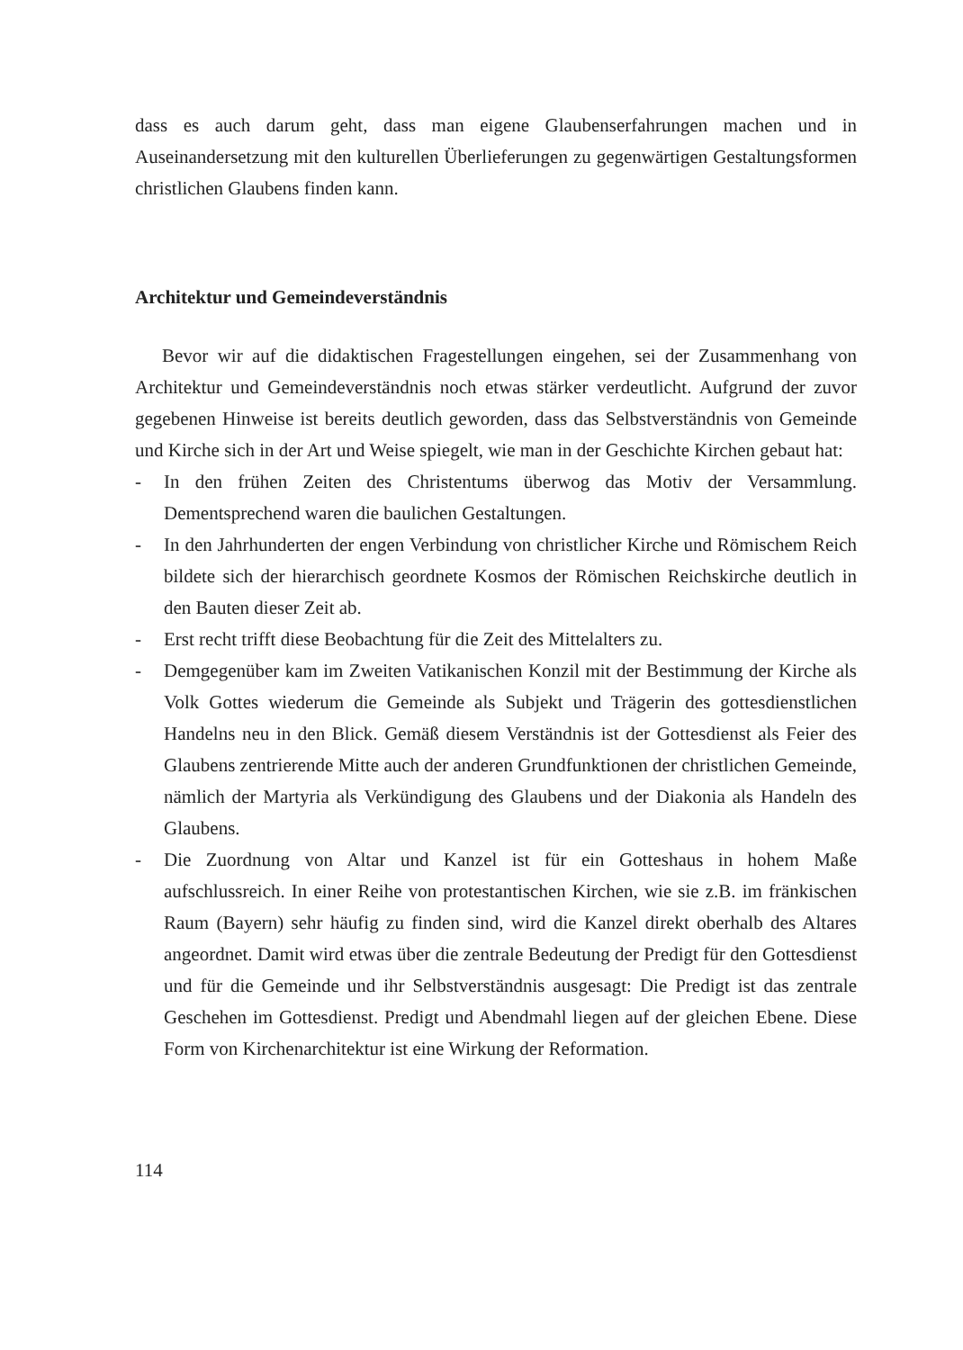dass es auch darum geht, dass man eigene Glaubenserfahrungen machen und in Auseinandersetzung mit den kulturellen Überlieferungen zu gegenwärtigen Gestaltungsformen christlichen Glaubens finden kann.
Architektur und Gemeindeverständnis
Bevor wir auf die didaktischen Fragestellungen eingehen, sei der Zusammenhang von Architektur und Gemeindeverständnis noch etwas stärker verdeutlicht. Aufgrund der zuvor gegebenen Hinweise ist bereits deutlich geworden, dass das Selbstverständnis von Gemeinde und Kirche sich in der Art und Weise spiegelt, wie man in der Geschichte Kirchen gebaut hat:
- In den frühen Zeiten des Christentums überwog das Motiv der Versammlung. Dementsprechend waren die baulichen Gestaltungen.
- In den Jahrhunderten der engen Verbindung von christlicher Kirche und Römischem Reich bildete sich der hierarchisch geordnete Kosmos der Römischen Reichskirche deutlich in den Bauten dieser Zeit ab.
- Erst recht trifft diese Beobachtung für die Zeit des Mittelalters zu.
- Demgegenüber kam im Zweiten Vatikanischen Konzil mit der Bestimmung der Kirche als Volk Gottes wiederum die Gemeinde als Subjekt und Trägerin des gottesdienstlichen Handelns neu in den Blick. Gemäß diesem Verständnis ist der Gottesdienst als Feier des Glaubens zentrierende Mitte auch der anderen Grundfunktionen der christlichen Gemeinde, nämlich der Martyria als Verkündigung des Glaubens und der Diakonia als Handeln des Glaubens.
- Die Zuordnung von Altar und Kanzel ist für ein Gotteshaus in hohem Maße aufschlussreich. In einer Reihe von protestantischen Kirchen, wie sie z.B. im fränkischen Raum (Bayern) sehr häufig zu finden sind, wird die Kanzel direkt oberhalb des Altares angeordnet. Damit wird etwas über die zentrale Bedeutung der Predigt für den Gottesdienst und für die Gemeinde und ihr Selbstverständnis ausgesagt: Die Predigt ist das zentrale Geschehen im Gottesdienst. Predigt und Abendmahl liegen auf der gleichen Ebene. Diese Form von Kirchenarchitektur ist eine Wirkung der Reformation.
114